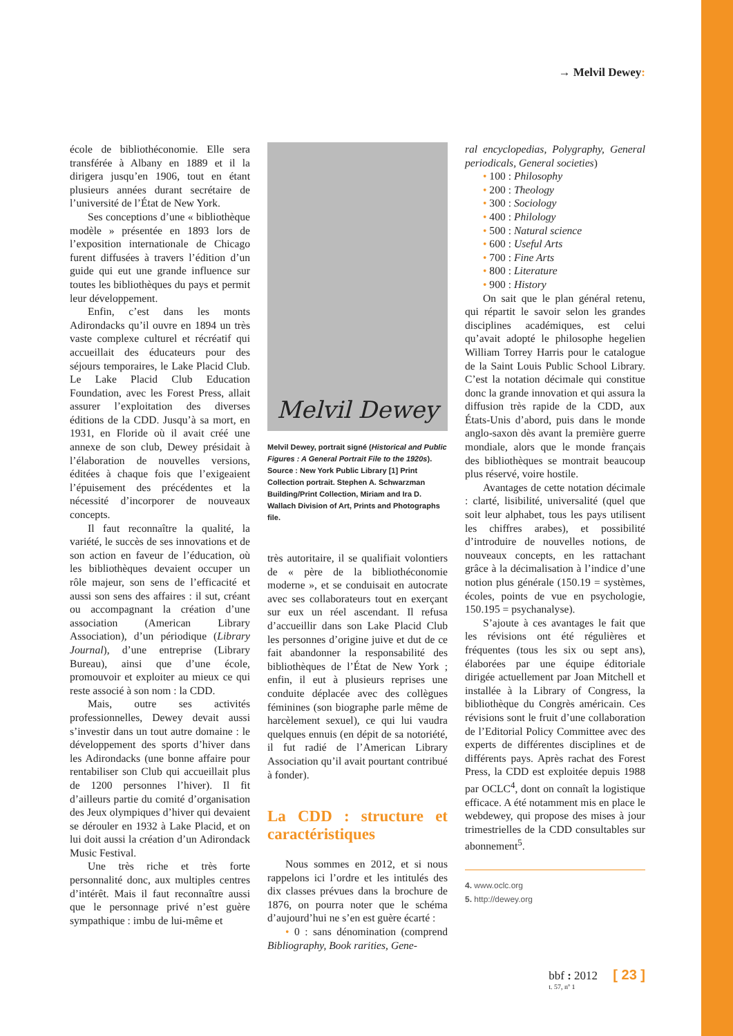→ Melvil Dewey:
école de bibliothéconomie. Elle sera transférée à Albany en 1889 et il la dirigera jusqu’en 1906, tout en étant plusieurs années durant secrétaire de l’université de l’État de New York.
Ses conceptions d’une « bibliothèque modèle » présentée en 1893 lors de l’exposition internationale de Chicago furent diffusées à travers l’édition d’un guide qui eut une grande influence sur toutes les bibliothèques du pays et permit leur développement.
Enfin, c’est dans les monts Adirondacks qu’il ouvre en 1894 un très vaste complexe culturel et récréatif qui accueillait des éducateurs pour des séjours temporaires, le Lake Placid Club. Le Lake Placid Club Education Foundation, avec les Forest Press, allait assurer l’exploitation des diverses éditions de la CDD. Jusqu’à sa mort, en 1931, en Floride où il avait créé une annexe de son club, Dewey présidait à l’élaboration de nouvelles versions, éditées à chaque fois que l’exigeaient l’épuisement des précédentes et la nécessité d’incorporer de nouveaux concepts.
Il faut reconnaître la qualité, la variété, le succès de ses innovations et de son action en faveur de l’éducation, où les bibliothèques devaient occuper un rôle majeur, son sens de l’efficacité et aussi son sens des affaires : il sut, créant ou accompagnant la création d’une association (American Library Association), d’un périodique (Library Journal), d’une entreprise (Library Bureau), ainsi que d’une école, promouvoir et exploiter au mieux ce qui reste associé à son nom : la CDD.
Mais, outre ses activités professionnelles, Dewey devait aussi s’investir dans un tout autre domaine : le développement des sports d’hiver dans les Adirondacks (une bonne affaire pour rentabiliser son Club qui accueillait plus de 1200 personnes l’hiver). Il fit d’ailleurs partie du comité d’organisation des Jeux olympiques d’hiver qui devaient se dérouler en 1932 à Lake Placid, et on lui doit aussi la création d’un Adirondack Music Festival.
Une très riche et très forte personnalité donc, aux multiples centres d’intérêt. Mais il faut reconnaître aussi que le personnage privé n’est guère sympathique : imbu de lui-même et
Melvil Dewey
Melvil Dewey, portrait signé (Historical and Public Figures : A General Portrait File to the 1920s).
Source : New York Public Library [1] Print Collection portrait. Stephen A. Schwarzman Building/Print Collection, Miriam and Ira D. Wallach Division of Art, Prints and Photographs file.
très autoritaire, il se qualifiait volontiers de « père de la bibliothéconomie moderne », et se conduisait en autocrate avec ses collaborateurs tout en exerçant sur eux un réel ascendant. Il refusa d’accueillir dans son Lake Placid Club les personnes d’origine juive et dut de ce fait abandonner la responsabilité des bibliothèques de l’État de New York ; enfin, il eut à plusieurs reprises une conduite déplacée avec des collègues féminines (son biographe parle même de harcèlement sexuel), ce qui lui vaudra quelques ennuis (en dépit de sa notoriété, il fut radié de l’American Library Association qu’il avait pourtant contribué à fonder).
La CDD : structure et caractéristiques
Nous sommes en 2012, et si nous rappelons ici l’ordre et les intitulés des dix classes prévues dans la brochure de 1876, on pourra noter que le schéma d’aujourd’hui ne s’en est guère écarté :
• 0 : sans dénomination (comprend Bibliography, Book rarities, Gene-
ral encyclopedias, Polygraphy, General periodicals, General societies)
• 100 : Philosophy
• 200 : Theology
• 300 : Sociology
• 400 : Philology
• 500 : Natural science
• 600 : Useful Arts
• 700 : Fine Arts
• 800 : Literature
• 900 : History
On sait que le plan général retenu, qui répartit le savoir selon les grandes disciplines académiques, est celui qu’avait adopté le philosophe hegelien William Torrey Harris pour le catalogue de la Saint Louis Public School Library. C’est la notation décimale qui constitue donc la grande innovation et qui assura la diffusion très rapide de la CDD, aux États-Unis d’abord, puis dans le monde anglo-saxon dès avant la première guerre mondiale, alors que le monde français des bibliothèques se montrait beaucoup plus réservé, voire hostile.
Avantages de cette notation décimale : clarté, lisibilité, universalité (quel que soit leur alphabet, tous les pays utilisent les chiffres arabes), et possibilité d’introduire de nouvelles notions, de nouveaux concepts, en les rattachant grâce à la décimalisation à l’indice d’une notion plus générale (150.19 = systèmes, écoles, points de vue en psychologie, 150.195 = psychanalyse).
S’ajoute à ces avantages le fait que les révisions ont été régulières et fréquentes (tous les six ou sept ans), élaborées par une équipe éditoriale dirigée actuellement par Joan Mitchell et installée à la Library of Congress, la bibliothèque du Congrès américain. Ces révisions sont le fruit d’une collaboration de l’Editorial Policy Committee avec des experts de différentes disciplines et de différents pays. Après rachat des Forest Press, la CDD est exploitée depuis 1988 par OCLC<sup>4</sup>, dont on connaît la logistique efficace. A été notamment mis en place le webdewey, qui propose des mises à jour trimestrielles de la CDD consultables sur abonnement<sup>5</sup>.
4. www.oclc.org
5. http://dewey.org
bbf : 2012 [ 23 ]
t. 57, nº 1